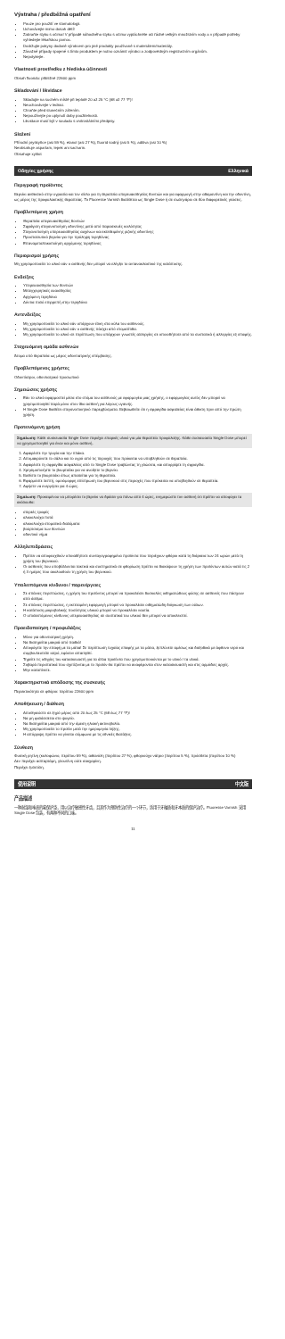Výstraha / předběžná opatření
Pouze pro použití ve stomatologii.
Uchovávejte mimo dosah dětí!
Zabraňte styku s očima! V případě náhodného styku s očima vypláchněte oči řádně velkým množstvím vody a v případě potřeby vyhledejte lékařskou pomoc.
Dodržujte pokyny dodané výrobcem pro jiné produkty používané s materiálem/materiály.
Závažné případy spojené s tímto produktem je nutno oznámit výrobci a zodpovědným registračním orgánům.
Nepolykejte.
Vlastnosti prostředku z hlediska účinnosti
Obsah fluoridu: přibližně 22600 ppm
Skladování / likvidace
Skladujte na suchém místě při teplotě 20 až 25 °C (68 až 77 °F)!
Neuchovávejte v lednici.
Chraňte před slunečním zářením.
Nepoužívejte po uplynutí doby použitelnosti.
Likvidace musí být v souladu s vnitrostátními předpisy.
Složení
Přírodní pryskyřice (asi 59 %), etanol (asi 27 %), fluorid sodný (asi 5 %), aditiva (asi 10 %)
Neobsahuje aspartam, lepek ani sacharin.
Obsahuje xylitol.
Οδηγίες χρήσης Ελληνικά
Περιγραφή προϊόντος
Βερνίκι ανθεκτικό στην υγρασία και τον σίελο για τη θεραπεία υπερευαισθησίας δοντιών και για εφαρμογή στην αδαμαντίνη και την οδοντίνη, ως μέρος της προφυλακτικής θεραπείας. Το Fluoresse Varnish διατίθεται ως Single Dose ή σε σωληνάριο σε δύο διαφορετικές γεύσεις.
Προβλεπόμενη χρήση
Θεραπεία υπερευαισθησίας δοντιών
Σφράγιση στεγανοποίηση οδοντίνης μετά από παρασκευές κοιλότητας
Στεγανοποίηση υπερευαισθησίας αυχένων και εκτεθειμένης ριζικής οδοντίνης
Προστατευτικό βερνίκι για την πρόληψη τερηδόνας
Επαναμεταλλικοποίηση αρχόμενης τερηδόνας
Περιορισμοί χρήσης
Μη χρησιμοποιείτε το υλικό εάν ο ασθενής δεν μπορεί να ελέγξει το αντανακλαστικό της κατάποσης.
Ενδείξεις
Υπερευαισθησία των δοντιών
Μετεγχειρητικές ευαισθησίες
Αρχόμενη τερηδόνα
Δόντια πολύ επιρρεπή στην τερηδόνα
Αντενδείξεις
Μη χρησιμοποιείτε το υλικό εάν υπάρχουν έλκη στα ούλα του ασθενούς.
Μη χρησιμοποιείτε το υλικό εάν ο ασθενής πάσχει από στοματίτιδα.
Μη χρησιμοποιείτε το υλικό σε περίπτωση που υπάρχουν γνωστές αλλεργίες σε οποιοδήποτε από τα συστατικά ή αλλεργίες εξ επαφής.
Στοχευόμενη ομάδα ασθενών
Άτομα υπό θεραπεία ως μέρος οδοντιατρικής επέμβασης.
Προβλεπόμενος χρήστες
Οδοντίατροι, οδοντιατρικό προσωπικό
Σημειώσεις χρήσης
Εάν το υλικό εφαρμοστεί μέσα στο στόμα του ασθενούς με εφαρμογέα μιας χρήσης, ο εφαρμογέας αυτός δεν μπορεί να χρησιμοποιηθεί παρά μόνο στον ίδιο ασθενή για λόγους υγιεινής.
Η Single Dose διαθέτει στεγανοποιητικό παρεμβύσματα. Βεβαιωθείτε ότι η σφραγίδα ασφαλείας είναι άθικτη πριν από την πρώτη χρήση.
Προτεινόμενη χρήση
Σημείωση: Κάθε συσκευασία Single Dose περιέχει επαρκές υλικό για μία θεραπεία προφύλαξης. Κάθε συσκευασία Single Dose μπορεί να χρησιμοποιηθεί για έναν και μόνο ασθενή.
1. Αφαιρέστε την τρυγία και την πλάκα.
2. Απομακρύνετε το σάλιο και το υγρό από τις περιοχές που πρόκειται να υποβληθούν σε θεραπεία.
3. Αφαιρέστε τη σφραγίδα ασφαλείας από το Single Dose τραβώντας τη γλώσσα, και απορρίψτε τη σφραγίδα.
4. Χρησιμοποιήστε το βουρτσάκι για να ανοίξετε το βερνίκι.
5. Βυθίστε το βουρτσάκι όπως απαιτείται για τη θεραπεία.
6. Εφαρμόστε λεπτή, ομοιόμορφη επίστρωση του βερνικιού στις περιοχές που πρόκειται να υποβληθούν σε θεραπεία.
7. Αφήστε να ενεργήσει για 4 ώρες.
Σημείωση: Προκειμένου να μπορέσει το βερνίκι να δράσει για πάνω από 4 ώρες, ενημερώστε τον ασθενή ότι πρέπει να αποφύγει τα ακόλουθα:
στερεές τροφές
αλκοολούχα ποτά
αλκοολούχα στοματικά διαλύματα
βούρτσισμα των δοντιών
οδοντικό νήμα
Αλληλεπιδράσεις
Πρέπει να αποφευχθούν οποιαδήποτε συνταγογραφημένα προϊόντα που περιέχουν φθόριο κατά τη διάρκεια των 24 ωρών μετά τη χρήση του βερνικιού.
Οι ασθενείς που υποβάλλονται τακτικά και συστηματικά σε φθορίωση πρέπει να διακόψουν τη χρήση των προϊόντων αυτών κατά τις 2 ή 3 ημέρες που ακολουθούν τη χρήση του βερνικιού.
Υπολειπόμενοι κίνδυνοι / παρενέργειες
Σε σπάνιες περιπτώσεις, η χρήση του προϊόντος μπορεί να προκαλέσει δυσκολίες οιδηματώδους φύσης σε ασθενείς που πάσχουν από άσθμα.
Σε σπάνιες περιπτώσεις, η εκτεταμένη εφαρμογή μπορεί να προκαλέσει οιδηματώδη διόγκωση των ούλων.
Η κατάποση μικροβολικής ποσότητας υλικού μπορεί να προκαλέσει ναυτία.
Ο υπολειπόμενος κίνδυνος υπερευαισθησίας σε συστατικά του υλικού δεν μπορεί να αποκλειστεί.
Προειδοποίηση / προφυλάξεις
Μόνο για οδοντιατρική χρήση.
Να διατηρείται μακριά από παιδιά!
Αποφύγετε την επαφή με τα μάτια! Σε περίπτωση τυχαίας επαφής με τα μάτια, ξεπλύνετε αμέσως και διεξοδικά με άφθονο νερό και συμβουλευτείτε ιατρό, εφόσον απαιτηθεί.
Τηρείτε τις οδηγίες του κατασκευαστή για τα άλλα προϊόντα που χρησιμοποιούνται με το υλικό / τα υλικά.
Σοβαρά περιστατικά που σχετίζονται με το προϊόν θα πρέπει να αναφέρονται στον κατασκευαστή και στις αρμόδιες αρχές.
Μην καταπίνετε.
Χαρακτηριστικά απόδοσης της συσκευής
Περιεκτικότητα σε φθόριο: περίπου 22600 ppm
Αποθήκευση / διάθεση
Αποθηκεύστε σε ξηρό μέρος από 20 έως 25 °C (68 έως 77 °F)!
Να μη φυλάσσεται στο ψυγείο.
Να διατηρείται μακριά από την άμεση ηλιακή ακτινοβολία.
Μη χρησιμοποιείτε το προϊόν μετά την ημερομηνία λήξης.
Η απόρριψη πρέπει να γίνεται σύμφωνα με τις εθνικές διατάξεις.
Σύνθεση
Φυσική ρητίνη (κολοφώνιο, περίπου 59 %), αιθανόλη (περίπου 27 %), φθοριούχο νάτριο (περίπου 5 %), πρόσθετα (περίπου 10 %)
Δεν περιέχει ασπαρτάμη, γλουτένη ούτε σακχαρίνη.
Περιέχει ξυλιτόλη.
使用说明 中文版
产品描述
一种耐湿和唾液的氟保护漆，用以治疗敏感性牙齿，且其作为预防性治疗的一个环节，适用于牙釉质和牙本质的保护治疗。Fluoresse Varnish 采用 Single Dose 包装，有两种不同的口味。
11